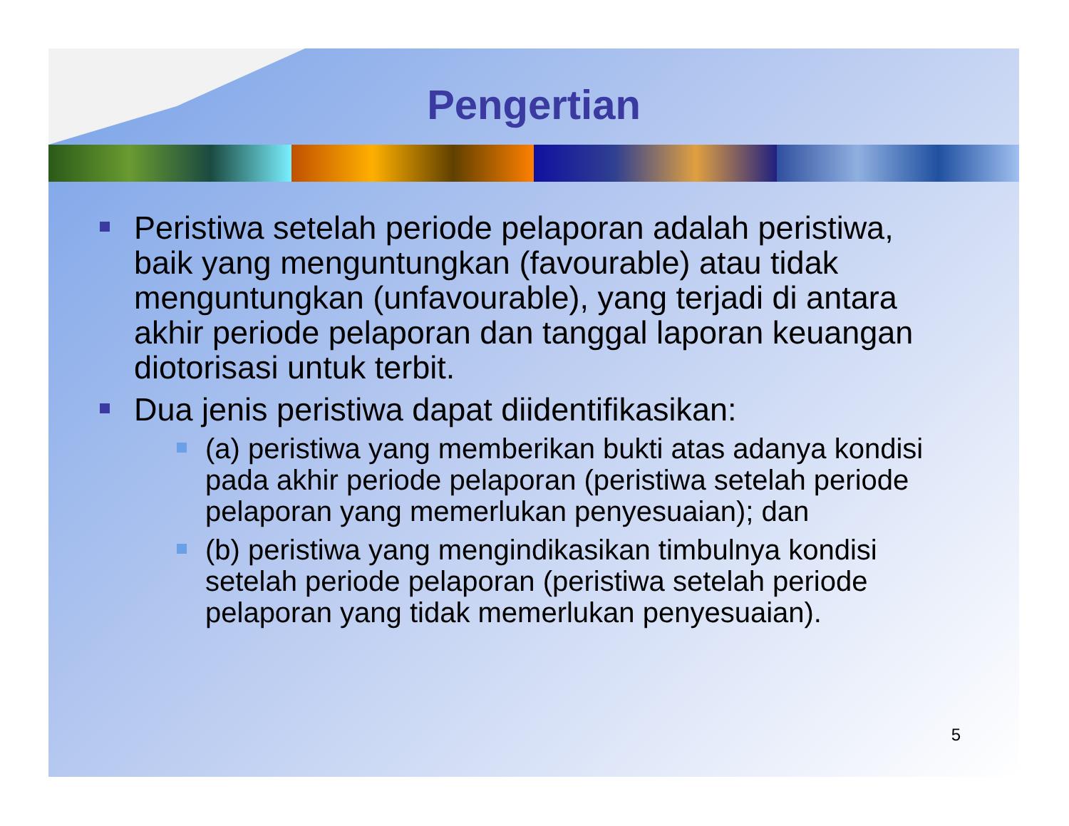Pengertian
Peristiwa setelah periode pelaporan adalah peristiwa, baik yang menguntungkan (favourable) atau tidak menguntungkan (unfavourable), yang terjadi di antara akhir periode pelaporan dan tanggal laporan keuangan diotorisasi untuk terbit.
Dua jenis peristiwa dapat diidentifikasikan:
(a) peristiwa yang memberikan bukti atas adanya kondisi pada akhir periode pelaporan (peristiwa setelah periode pelaporan yang memerlukan penyesuaian); dan
(b) peristiwa yang mengindikasikan timbulnya kondisi setelah periode pelaporan (peristiwa setelah periode pelaporan yang tidak memerlukan penyesuaian).
5